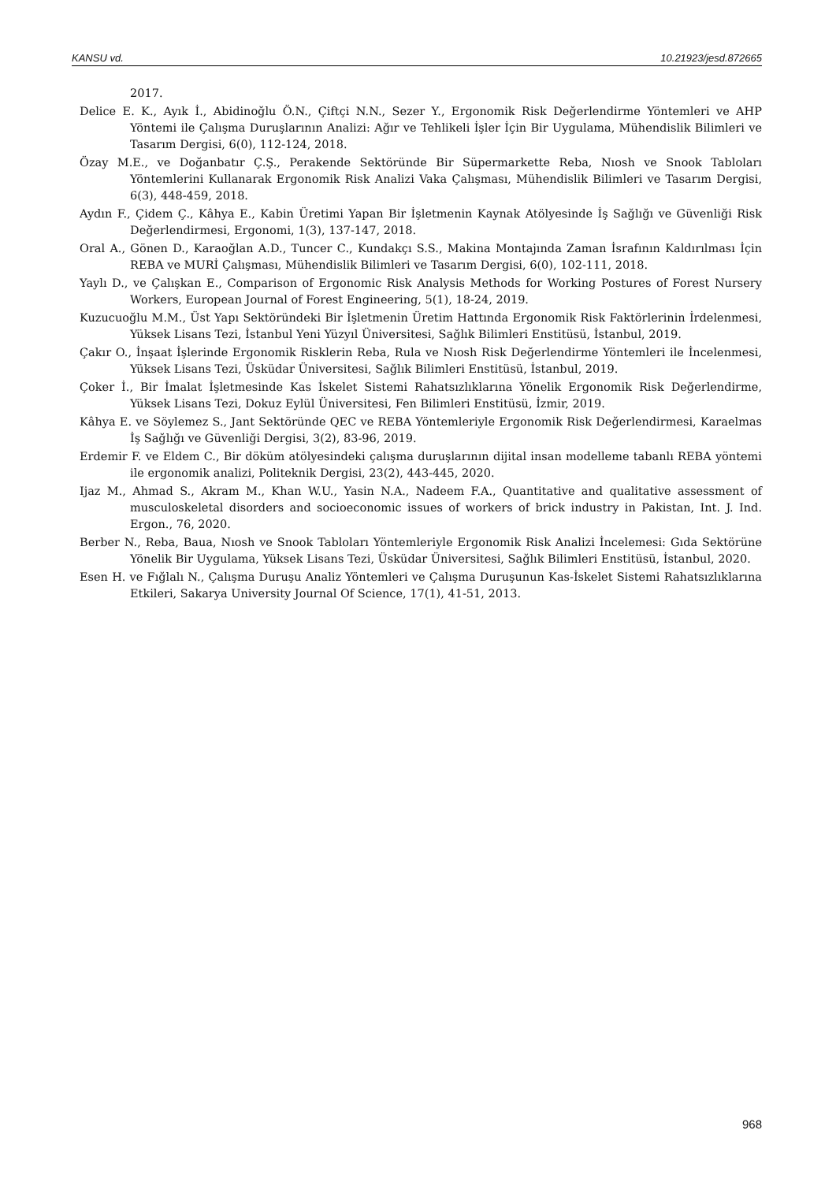KANSU vd. 10.21923/jesd.872665
2017.
Delice E. K., Ayık İ., Abidinoğlu Ö.N., Çiftçi N.N., Sezer Y., Ergonomik Risk Değerlendirme Yöntemleri ve AHP Yöntemi ile Çalışma Duruşlarının Analizi: Ağır ve Tehlikeli İşler İçin Bir Uygulama, Mühendislik Bilimleri ve Tasarım Dergisi, 6(0), 112-124, 2018.
Özay M.E., ve Doğanbatır Ç.Ş., Perakende Sektöründe Bir Süpermarkette Reba, Nıosh ve Snook Tabloları Yöntemlerini Kullanarak Ergonomik Risk Analizi Vaka Çalışması, Mühendislik Bilimleri ve Tasarım Dergisi, 6(3), 448-459, 2018.
Aydın F., Çidem Ç., Kâhya E., Kabin Üretimi Yapan Bir İşletmenin Kaynak Atölyesinde İş Sağlığı ve Güvenliği Risk Değerlendirmesi, Ergonomi, 1(3), 137-147, 2018.
Oral A., Gönen D., Karaoğlan A.D., Tuncer C., Kundakçı S.S., Makina Montajında Zaman İsrafının Kaldırılması İçin REBA ve MURİ Çalışması, Mühendislik Bilimleri ve Tasarım Dergisi, 6(0), 102-111, 2018.
Yaylı D., ve Çalışkan E., Comparison of Ergonomic Risk Analysis Methods for Working Postures of Forest Nursery Workers, European Journal of Forest Engineering, 5(1), 18-24, 2019.
Kuzucuoğlu M.M., Üst Yapı Sektöründeki Bir İşletmenin Üretim Hattında Ergonomik Risk Faktörlerinin İrdelenmesi, Yüksek Lisans Tezi, İstanbul Yeni Yüzyıl Üniversitesi, Sağlık Bilimleri Enstitüsü, İstanbul, 2019.
Çakır O., İnşaat İşlerinde Ergonomik Risklerin Reba, Rula ve Nıosh Risk Değerlendirme Yöntemleri ile İncelenmesi, Yüksek Lisans Tezi, Üsküdar Üniversitesi, Sağlık Bilimleri Enstitüsü, İstanbul, 2019.
Çoker İ., Bir İmalat İşletmesinde Kas İskelet Sistemi Rahatsızlıklarına Yönelik Ergonomik Risk Değerlendirme, Yüksek Lisans Tezi, Dokuz Eylül Üniversitesi, Fen Bilimleri Enstitüsü, İzmir, 2019.
Kâhya E. ve Söylemez S., Jant Sektöründe QEC ve REBA Yöntemleriyle Ergonomik Risk Değerlendirmesi, Karaelmas İş Sağlığı ve Güvenliği Dergisi, 3(2), 83-96, 2019.
Erdemir F. ve Eldem C., Bir döküm atölyesindeki çalışma duruşlarının dijital insan modelleme tabanlı REBA yöntemi ile ergonomik analizi, Politeknik Dergisi, 23(2), 443-445, 2020.
Ijaz M., Ahmad S., Akram M., Khan W.U., Yasin N.A., Nadeem F.A., Quantitative and qualitative assessment of musculoskeletal disorders and socioeconomic issues of workers of brick industry in Pakistan, Int. J. Ind. Ergon., 76, 2020.
Berber N., Reba, Baua, Nıosh ve Snook Tabloları Yöntemleriyle Ergonomik Risk Analizi İncelemesi: Gıda Sektörüne Yönelik Bir Uygulama, Yüksek Lisans Tezi, Üsküdar Üniversitesi, Sağlık Bilimleri Enstitüsü, İstanbul, 2020.
Esen H. ve Fığlalı N., Çalışma Duruşu Analiz Yöntemleri ve Çalışma Duruşunun Kas-İskelet Sistemi Rahatsızlıklarına Etkileri, Sakarya University Journal Of Science, 17(1), 41-51, 2013.
968